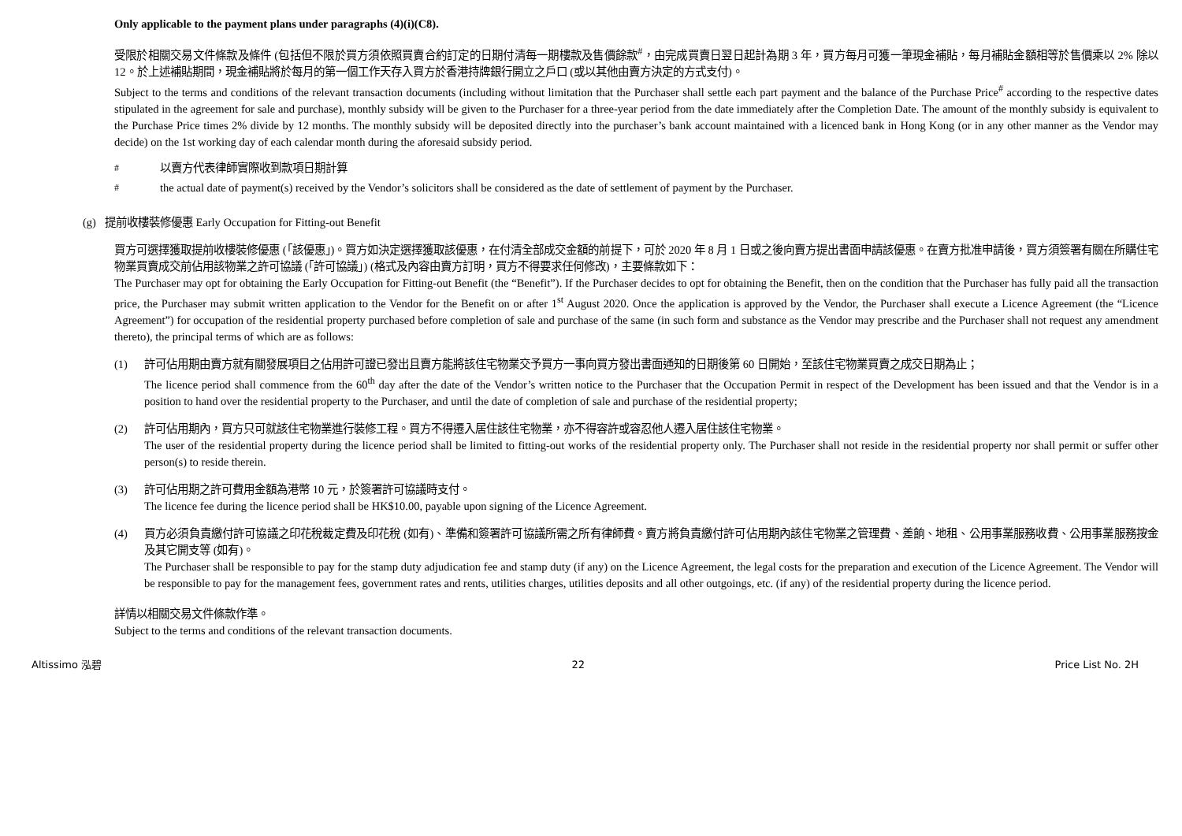Only applicable to the payment plans under paragraphs (4)(i)(C8).
受限於相關交易文件條款及條件 (包括但不限於買方須依照買賣合約訂定的日期付清每一期樓款及售價餘款<sup>#</sup>，由完成買賣日翌日起計為期 3 年，買方每月可獲一筆現金補貼，每月補貼金額相等於售價乘以 2% 除以 12。於上述補貼期間，現金補貼將於每月的第一個工作天存入買方於香港持牌銀行開立之戶口 (或以其他由賣方決定的方式支付)。
Subject to the terms and conditions of the relevant transaction documents (including without limitation that the Purchaser shall settle each part payment and the balance of the Purchase Price<sup>#</sup> according to the respective dates stipulated in the agreement for sale and purchase), monthly subsidy will be given to the Purchaser for a three-year period from the date immediately after the Completion Date. The amount of the monthly subsidy is equivalent to the Purchase Price times 2% divide by 12 months. The monthly subsidy will be deposited directly into the purchaser’s bank account maintained with a licenced bank in Hong Kong (or in any other manner as the Vendor may decide) on the 1st working day of each calendar month during the aforesaid subsidy period.
<sup>#</sup> 以賣方代表律師實際收到款項日期計算
<sup>#</sup> the actual date of payment(s) received by the Vendor’s solicitors shall be considered as the date of settlement of payment by the Purchaser.
(g) 提前收樓裝修優惠 Early Occupation for Fitting-out Benefit
買方可選擇獲取提前收樓裝修優惠 (「該優惠」)。買方如決定選擇獲取該優惠，在付清全部成交金額的前提下，可於 2020 年 8 月 1 日或之後向賣方提出書面申請該優惠。在賣方批准申請後，買方須簽署有關在所購住宅物業買賣成交前佔用該物業之許可協議 (「許可協議」) (格式及內容由賣方訂明，買方不得要求任何修改)，主要條款如下：
The Purchaser may opt for obtaining the Early Occupation for Fitting-out Benefit (the “Benefit”). If the Purchaser decides to opt for obtaining the Benefit, then on the condition that the Purchaser has fully paid all the transaction price, the Purchaser may submit written application to the Vendor for the Benefit on or after 1<sup>st</sup> August 2020. Once the application is approved by the Vendor, the Purchaser shall execute a Licence Agreement (the “Licence Agreement”) for occupation of the residential property purchased before completion of sale and purchase of the same (in such form and substance as the Vendor may prescribe and the Purchaser shall not request any amendment thereto), the principal terms of which are as follows:
(1) 許可佔用期由賣方就有關發展項目之佔用許可證已發出且賣方能將該住宅物業交予買方一事向買方發出書面通知的日期後第 60 日開始，至該住宅物業買賣之成交日期為止；
The licence period shall commence from the 60<sup>th</sup> day after the date of the Vendor’s written notice to the Purchaser that the Occupation Permit in respect of the Development has been issued and that the Vendor is in a position to hand over the residential property to the Purchaser, and until the date of completion of sale and purchase of the residential property;
(2) 許可佔用期內，買方只可就該住宅物業進行裝修工程。買方不得遷入居住該住宅物業，亦不得容許或容忍他人遷入居住該住宅物業。
The user of the residential property during the licence period shall be limited to fitting-out works of the residential property only. The Purchaser shall not reside in the residential property nor shall permit or suffer other person(s) to reside therein.
(3) 許可佔用期之許可費用金額為港幣 10 元，於簽署許可協議時支付。
The licence fee during the licence period shall be HK$10.00, payable upon signing of the Licence Agreement.
(4) 買方必須負責繳付許可協議之印花稅裁定費及印花稅 (如有)、準備和簽署許可協議所需之所有律師費。賣方將負責繳付許可佔用期內該住宅物業之管理費、差餉、地租、公用事業服務收費、公用事業服務按金及其它開支等 (如有)。
The Purchaser shall be responsible to pay for the stamp duty adjudication fee and stamp duty (if any) on the Licence Agreement, the legal costs for the preparation and execution of the Licence Agreement. The Vendor will be responsible to pay for the management fees, government rates and rents, utilities charges, utilities deposits and all other outgoings, etc. (if any) of the residential property during the licence period.
詳情以相關交易文件條款作準。
Subject to the terms and conditions of the relevant transaction documents.
Altissimo 泓碧 22 Price List No. 2H